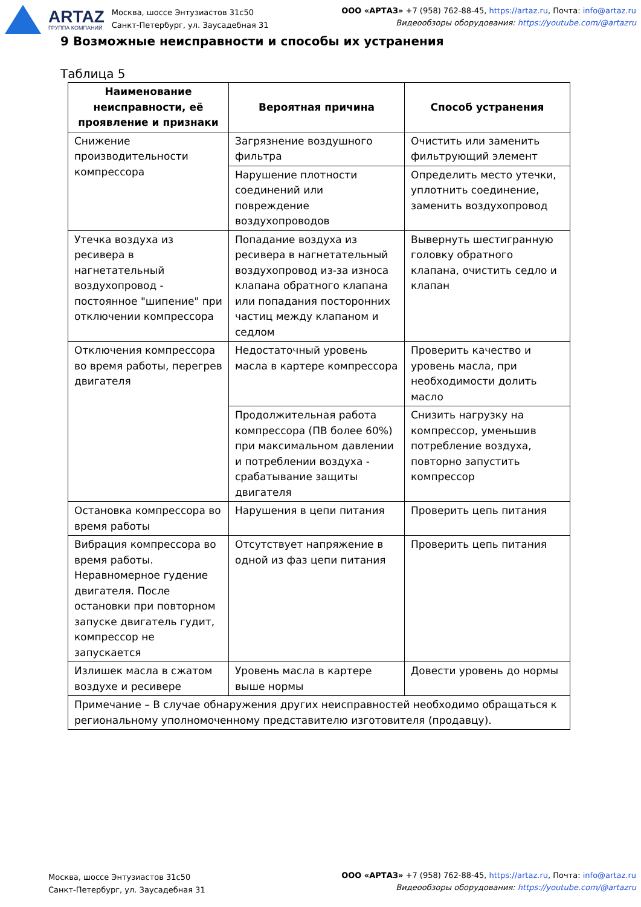ARTAZ
ГРУППА КОМПАНИЙ
Москва, шоссе Энтузиастов 31с50
Санкт-Петербург, ул. Заусадебная 31
ООО «АРТАЗ» +7 (958) 762-88-45, https://artaz.ru, Почта: info@artaz.ru
Видеообзоры оборудования: https://youtube.com/@artazru
9 Возможные неисправности и способы их устранения
Таблица 5
| Наименование неисправности, её проявление и признаки | Вероятная причина | Способ устранения |
| --- | --- | --- |
| Снижение производительности компрессора | Загрязнение воздушного фильтра | Очистить или заменить фильтрующий элемент |
| | Нарушение плотности соединений или повреждение воздухопроводов | Определить место утечки, уплотнить соединение, заменить воздухопровод |
| Утечка воздуха из ресивера в нагнетательный воздухопровод - постоянное "шипение" при отключении компрессора | Попадание воздуха из ресивера в нагнетательный воздухопровод из-за износа клапана обратного клапана или попадания посторонних частиц между клапаном и седлом | Вывернуть шестигранную головку обратного клапана, очистить седло и клапан |
| Отключения компрессора во время работы, перегрев двигателя | Недостаточный уровень масла в картере компрессора | Проверить качество и уровень масла, при необходимости долить масло |
| | Продолжительная работа компрессора (ПВ более 60%) при максимальном давлении и потреблении воздуха - срабатывание защиты двигателя | Снизить нагрузку на компрессор, уменьшив потребление воздуха, повторно запустить компрессор |
| Остановка компрессора во время работы | Нарушения в цепи питания | Проверить цепь питания |
| Вибрация компрессора во время работы. Неравномерное гудение двигателя. После остановки при повторном запуске двигатель гудит, компрессор не запускается | Отсутствует напряжение в одной из фаз цепи питания | Проверить цепь питания |
| Излишек масла в сжатом воздухе и ресивере | Уровень масла в картере выше нормы | Довести уровень до нормы |
| Примечание – В случае обнаружения других неисправностей необходимо обращаться к региональному уполномоченному представителю изготовителя (продавцу). | | |
Москва, шоссе Энтузиастов 31с50
Санкт-Петербург, ул. Заусадебная 31
ООО «АРТАЗ» +7 (958) 762-88-45, https://artaz.ru, Почта: info@artaz.ru
Видеообзоры оборудования: https://youtube.com/@artazru